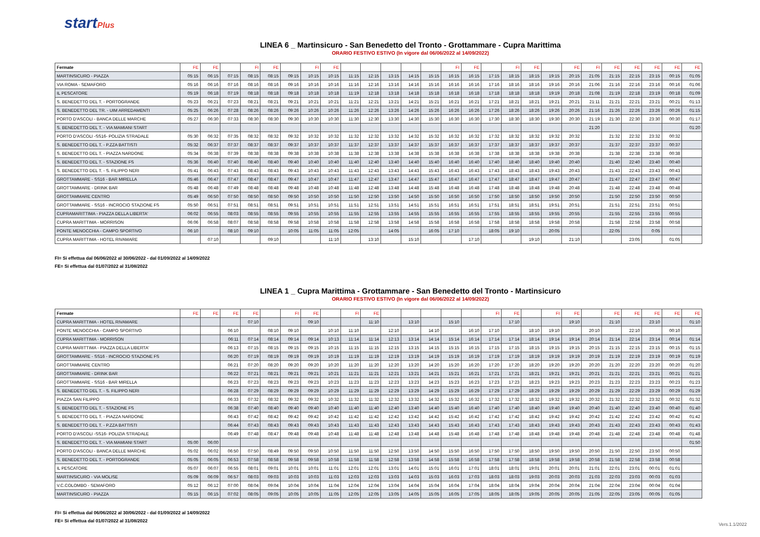startPlus
LINEA 6 _ Martinsicuro - San Benedetto del Tronto - Grottammare - Cupra Marittima
ORARIO FESTIVO ESTIVO (In vigore dal 06/06/2022 al 14/09/2022)
| Fermate | FE | FE | | FI | FE | | FI | FE | | | | | | FI | FE | | FI | FE | | FE | FI | FE | FE | FE | FE | FE |
| --- | --- | --- | --- | --- | --- | --- | --- | --- | --- | --- | --- | --- | --- | --- | --- | --- | --- | --- | --- | --- | --- | --- | --- | --- | --- | --- |
| MARTINSICURO - PIAZZA | 05:15 | 06:15 | 07:15 | 08:15 | 08:15 | 09:15 | 10:15 | 10:15 | 11:15 | 12:15 | 13:15 | 14:15 | 15:15 | 16:15 | 16:15 | 17:15 | 18:15 | 18:15 | 19:15 | 20:15 | 21:05 | 21:15 | 22:15 | 23:15 | 00:15 | 01:05 |
| VIA ROMA - SEMAFORO | 05:16 | 06:16 | 07:16 | 08:16 | 08:16 | 09:16 | 10:16 | 10:16 | 11:16 | 12:16 | 13:16 | 14:16 | 15:16 | 16:16 | 16:16 | 17:16 | 18:16 | 18:16 | 19:16 | 20:16 | 21:06 | 21:16 | 22:16 | 23:16 | 00:16 | 01:06 |
| IL PESCATORE | 05:19 | 06:18 | 07:19 | 08:18 | 08:18 | 09:18 | 10:18 | 10:18 | 11:19 | 12:18 | 13:18 | 14:18 | 15:18 | 16:18 | 16:18 | 17:18 | 18:18 | 18:18 | 19:19 | 20:18 | 21:08 | 21:19 | 22:18 | 23:19 | 00:18 | 01:09 |
| S. BENEDETTO DEL T. - PORTOGRANDE | 05:23 | 06:21 | 07:23 | 08:21 | 08:21 | 09:21 | 10:21 | 10:21 | 11:21 | 12:21 | 13:21 | 14:21 | 15:21 | 16:21 | 16:21 | 17:21 | 18:21 | 18:21 | 19:21 | 20:21 | 21:11 | 21:21 | 22:21 | 23:21 | 00:21 | 01:13 |
| S. BENEDETTO DEL TR. - UIM ARREDAMENTI | 05:25 | 06:26 | 07:28 | 08:26 | 08:26 | 09:26 | 10:26 | 10:26 | 11:26 | 12:26 | 13:26 | 14:26 | 15:26 | 16:26 | 16:26 | 17:26 | 18:26 | 18:26 | 19:26 | 20:26 | 21:16 | 21:26 | 22:26 | 23:26 | 00:26 | 01:15 |
| PORTO D'ASCOLI - BANCA DELLE MARCHE | 05:27 | 06:30 | 07:33 | 08:30 | 08:30 | 09:30 | 10:30 | 10:30 | 11:30 | 12:30 | 13:30 | 14:30 | 15:30 | 16:30 | 16:30 | 17:30 | 18:30 | 18:30 | 19:30 | 20:30 | 21:19 | 21:30 | 22:30 | 23:30 | 00:30 | 01:17 |
| S. BENEDETTO DEL T. - VIA MAMIANI START | | | | | | | | | | | | | | | | | | | | | 21:20 | | | | | 01:20 |
| PORTO D'ASCOLI -SS16- POLIZIA STRADALE | 05:30 | 06:32 | 07:35 | 08:32 | 08:32 | 09:32 | 10:32 | 10:32 | 11:32 | 12:32 | 13:32 | 14:32 | 15:32 | 16:32 | 16:32 | 17:32 | 18:32 | 18:32 | 19:32 | 20:32 | | 21:32 | 22:32 | 23:32 | 00:32 | |
| S. BENEDETTO DEL T. - P.ZZA BATTISTI | 05:32 | 06:37 | 07:37 | 08:37 | 08:37 | 09:37 | 10:37 | 10:37 | 11:37 | 12:37 | 13:37 | 14:37 | 15:37 | 16:37 | 16:37 | 17:37 | 18:37 | 18:37 | 19:37 | 20:37 | | 21:37 | 22:37 | 23:37 | 00:37 | |
| S. BENEDETTO DEL T. - PIAZZA NARDONE | 05:34 | 06:38 | 07:39 | 08:38 | 08:38 | 09:38 | 10:38 | 10:38 | 11:38 | 12:38 | 13:38 | 14:38 | 15:38 | 16:38 | 16:38 | 17:38 | 18:38 | 18:38 | 19:38 | 20:38 | | 21:38 | 22:38 | 23:38 | 00:38 | |
| S. BENEDETTO DEL T. - STAZIONE FS | 05:36 | 06:40 | 07:40 | 08:40 | 08:40 | 09:40 | 10:40 | 10:40 | 11:40 | 12:40 | 13:40 | 14:40 | 15:40 | 16:40 | 16:40 | 17:40 | 18:40 | 18:40 | 19:40 | 20:40 | | 21:40 | 22:40 | 23:40 | 00:40 | |
| S. BENEDETTO DEL T. - S. FILIPPO NERI | 05:41 | 06:43 | 07:43 | 08:43 | 08:43 | 09:43 | 10:43 | 10:43 | 11:43 | 12:43 | 13:43 | 14:43 | 15:43 | 16:43 | 16:43 | 17:43 | 18:43 | 18:43 | 19:43 | 20:43 | | 21:43 | 22:43 | 23:43 | 00:43 | |
| GROTTAMMARE - SS16 - BAR MIRELLA | 05:46 | 06:47 | 07:47 | 08:47 | 08:47 | 09:47 | 10:47 | 10:47 | 11:47 | 12:47 | 13:47 | 14:47 | 15:47 | 16:47 | 16:47 | 17:47 | 18:47 | 18:47 | 19:47 | 20:47 | | 21:47 | 22:47 | 23:47 | 00:47 | |
| GROTTAMMARE - DRINK BAR | 05:48 | 06:48 | 07:49 | 08:48 | 08:48 | 09:48 | 10:48 | 10:48 | 11:48 | 12:48 | 13:48 | 14:48 | 15:48 | 16:48 | 16:48 | 17:48 | 18:48 | 18:48 | 19:48 | 20:48 | | 21:48 | 22:48 | 23:48 | 00:48 | |
| GROTTAMMARE CENTRO | 05:49 | 06:50 | 07:50 | 08:50 | 08:50 | 09:50 | 10:50 | 10:50 | 11:50 | 12:50 | 13:50 | 14:50 | 15:50 | 16:50 | 16:50 | 17:50 | 18:50 | 18:50 | 19:50 | 20:50 | | 21:50 | 22:50 | 23:50 | 00:50 | |
| GROTTAMMARE - SS16 - INCROCIO STAZIONE FS | 05:50 | 06:51 | 07:51 | 08:51 | 08:51 | 09:51 | 10:51 | 10:51 | 11:51 | 12:51 | 13:51 | 14:51 | 15:51 | 16:51 | 16:51 | 17:51 | 18:51 | 18:51 | 19:51 | 20:51 | | 21:51 | 22:51 | 23:51 | 00:51 | |
| CUPRAMARITTIMA - PIAZZA DELLA LIBERTA' | 06:02 | 06:55 | 08:03 | 08:55 | 08:55 | 09:55 | 10:55 | 10:55 | 11:55 | 12:55 | 13:55 | 14:55 | 15:55 | 16:55 | 16:55 | 17:55 | 18:55 | 18:55 | 19:55 | 20:55 | | 21:55 | 22:55 | 23:55 | 00:55 | |
| CUPRA MARITTIMA - MORRISON | 06:06 | 06:58 | 08:07 | 08:58 | 08:58 | 09:58 | 10:58 | 10:58 | 11:58 | 12:58 | 13:58 | 14:58 | 15:58 | 16:58 | 16:58 | 17:58 | 18:58 | 18:58 | 19:58 | 20:58 | | 21:58 | 22:58 | 23:58 | 00:58 | |
| PONTE MENOCCHIA - CAMPO SPORTIVO | 06:10 | | 08:10 | 09:10 | | 10:05 | 11:05 | 11:05 | 12:05 | | 14:05 | | 16:05 | 17:10 | | 18:05 | 19:10 | | 20:05 | | | 22:05 | | 0:05 | | |
| CUPRA MARITTIMA - HOTEL RIVAMARE | | 07:10 | | | 09:10 | | | 11:10 | | 13:10 | | 15:10 | | | 17:10 | | | 19:10 | | 21:10 | | | 23:05 | | 01:05 | |
FI= Si effettua dal 06/06/2022 al 30/06/2022 - dal 01/09/2022 al 14/09/2022
FE= Si effettua dal 01/07/2022 al 31/08/2022
LINEA 1 _ Cupra Marittima - Grottammare - San Benedetto del Tronto - Martinsicuro
ORARIO FESTIVO ESTIVO (In vigore dal 06/06/2022 al 14/09/2022)
| Fermate | FE | FE | FE | FE | | FI | FE | | FI | FE | | | | | | FI | FE | | FI | FE | | FE | FE | FE | FE | FE |
| --- | --- | --- | --- | --- | --- | --- | --- | --- | --- | --- | --- | --- | --- | --- | --- | --- | --- | --- | --- | --- | --- | --- | --- | --- | --- | --- |
| CUPRA MARITTIMA - HOTEL RIVAMARE | | | | 07:10 | | | 09:10 | | | 11:10 | | 13:10 | | 15:10 | | | 17:10 | | | 19:10 | | 21:10 | | 23:10 | | 01:10 |
| PONTE MENOCCHIA - CAMPO SPORTIVO | | | 06:10 | | 08:10 | 09:10 | | 10:10 | 11:10 | | 12:10 | | 14:10 | | 16:10 | 17:10 | | 18:10 | 19:10 | | 20:10 | | 22:10 | | 00:10 | |
| CUPRA MARITTIMA - MORRISON | | | 06:11 | 07:14 | 08:14 | 09:14 | 09:14 | 10:13 | 11:14 | 11:14 | 12:13 | 13:14 | 14:14 | 15:14 | 16:14 | 17:14 | 17:14 | 18:14 | 19:14 | 19:14 | 20:14 | 21:14 | 22:14 | 23:14 | 00:14 | 01:14 |
| CUPRA MARITTIMA - PIAZZA DELLA LIBERTA' | | | 06:13 | 07:15 | 08:15 | 09:15 | 09:15 | 10:15 | 11:15 | 11:15 | 12:15 | 13:15 | 14:15 | 15:15 | 16:15 | 17:15 | 17:15 | 18:15 | 19:15 | 19:15 | 20:15 | 21:15 | 22:15 | 23:15 | 00:15 | 01:15 |
| GROTTAMMARE - SS16 - INCROCIO STAZIONE FS | | | 06:20 | 07:19 | 08:19 | 09:19 | 09:19 | 10:19 | 11:19 | 11:19 | 12:19 | 13:19 | 14:19 | 15:19 | 16:19 | 17:19 | 17:19 | 18:19 | 19:19 | 19:19 | 20:19 | 21:19 | 22:19 | 23:19 | 00:19 | 01:19 |
| GROTTAMMARE CENTRO | | | 06:21 | 07:20 | 08:20 | 09:20 | 09:20 | 10:20 | 11:20 | 11:20 | 12:20 | 13:20 | 14:20 | 15:20 | 16:20 | 17:20 | 17:20 | 18:20 | 19:20 | 19:20 | 20:20 | 21:20 | 22:20 | 23:20 | 00:20 | 01:20 |
| GROTTAMMARE - DRINK BAR | | | 06:22 | 07:21 | 08:21 | 09:21 | 09:21 | 10:21 | 11:21 | 11:21 | 12:21 | 13:21 | 14:21 | 15:21 | 16:21 | 17:21 | 17:21 | 18:21 | 19:21 | 19:21 | 20:21 | 21:21 | 22:21 | 23:21 | 00:21 | 01:21 |
| GROTTAMMARE - SS16 - BAR MIRELLA | | | 06:23 | 07:23 | 08:23 | 09:23 | 09:23 | 10:23 | 11:23 | 11:23 | 12:23 | 13:23 | 14:23 | 15:23 | 16:23 | 17:23 | 17:23 | 18:23 | 19:23 | 19:23 | 20:23 | 21:23 | 22:23 | 23:23 | 00:23 | 01:23 |
| S. BENEDETTO DEL T. - S. FILIPPO NERI | | | 06:28 | 07:29 | 08:29 | 09:29 | 09:29 | 10:29 | 11:29 | 11:29 | 12:29 | 13:29 | 14:29 | 15:29 | 16:29 | 17:29 | 17:29 | 18:29 | 19:29 | 19:29 | 20:29 | 21:29 | 22:29 | 23:29 | 00:29 | 01:29 |
| PIAZZA SAN FILIPPO | | | 06:33 | 07:32 | 08:32 | 09:32 | 09:32 | 10:32 | 11:32 | 11:32 | 12:32 | 13:32 | 14:32 | 15:32 | 16:32 | 17:32 | 17:32 | 18:32 | 19:32 | 19:32 | 20:32 | 21:32 | 22:32 | 23:32 | 00:32 | 01:32 |
| S. BENEDETTO DEL T. - STAZIONE FS | | | 06:38 | 07:40 | 08:40 | 09:40 | 09:40 | 10:40 | 11:40 | 11:40 | 12:40 | 13:40 | 14:40 | 15:40 | 16:40 | 17:40 | 17:40 | 18:40 | 19:40 | 19:40 | 20:40 | 21:40 | 22:40 | 23:40 | 00:40 | 01:40 |
| S. BENEDETTO DEL T. - PIAZZA NARDONE | | | 06:43 | 07:42 | 08:42 | 09:42 | 09:42 | 10:42 | 11:42 | 11:42 | 12:42 | 13:42 | 14:42 | 15:42 | 16:42 | 17:42 | 17:42 | 18:42 | 19:42 | 19:42 | 20:42 | 21:42 | 22:42 | 23:42 | 00:42 | 01:42 |
| S. BENEDETTO DEL T. - P.ZZA BATTISTI | | | 06:44 | 07:43 | 08:43 | 09:43 | 09:43 | 10:43 | 11:43 | 11:43 | 12:43 | 13:43 | 14:43 | 15:43 | 16:43 | 17:43 | 17:43 | 18:43 | 19:43 | 19:43 | 20:43 | 21:43 | 22:43 | 23:43 | 00:43 | 01:43 |
| PORTO D'ASCOLI -SS16- POLIZIA STRADALE | | | 06:49 | 07:48 | 08:47 | 09:48 | 09:48 | 10:48 | 11:48 | 11:48 | 12:48 | 13:48 | 14:48 | 15:48 | 16:48 | 17:48 | 17:48 | 18:48 | 19:48 | 19:48 | 20:48 | 21:48 | 22:48 | 23:48 | 00:48 | 01:48 |
| S. BENEDETTO DEL T. - VIA MAMIANI START | 05:00 | 06:00 | | | | | | | | | | | | | | | | | | | | | | | | 01:50 |
| PORTO D'ASCOLI - BANCA DELLE MARCHE | 05:02 | 06:02 | 06:50 | 07:50 | 08:49 | 09:50 | 09:50 | 10:50 | 11:50 | 11:50 | 12:50 | 13:50 | 14:50 | 15:50 | 16:50 | 17:50 | 17:50 | 18:50 | 19:50 | 19:50 | 20:50 | 21:50 | 22:50 | 23:50 | 00:50 | |
| S. BENEDETTO DEL T. - PORTOGRANDE | 05:05 | 06:05 | 06:53 | 07:58 | 08:58 | 09:58 | 09:58 | 10:58 | 11:58 | 11:58 | 12:58 | 13:58 | 14:58 | 15:58 | 16:58 | 17:58 | 17:58 | 18:58 | 19:58 | 19:58 | 20:58 | 21:58 | 22:58 | 23:58 | 00:58 | |
| IL PESCATORE | 05:07 | 06:07 | 06:55 | 08:01 | 09:01 | 10:01 | 10:01 | 11:01 | 12:01 | 12:01 | 13:01 | 14:01 | 15:01 | 16:01 | 17:01 | 18:01 | 18:01 | 19:01 | 20:01 | 20:01 | 21:01 | 22:01 | 23:01 | 00:01 | 01:01 | |
| MARTINSICURO - VIA MOLISE | 05:09 | 06:09 | 06:57 | 08:03 | 09:03 | 10:03 | 10:03 | 11:03 | 12:03 | 12:03 | 13:03 | 14:03 | 15:03 | 16:03 | 17:03 | 18:03 | 18:03 | 19:03 | 20:03 | 20:03 | 21:03 | 22:03 | 23:03 | 00:03 | 01:03 | |
| V.C.COLOMBO - SEMAFORO | 05:12 | 06:12 | 07:00 | 08:04 | 09:04 | 10:04 | 10:04 | 11:04 | 12:04 | 12:04 | 13:04 | 14:04 | 15:04 | 16:04 | 17:04 | 18:04 | 18:04 | 19:04 | 20:04 | 20:04 | 21:04 | 22:04 | 23:04 | 00:04 | 01:04 | |
| MARTINSICURO - PIAZZA | 05:15 | 06:15 | 07:02 | 08:05 | 09:05 | 10:05 | 10:05 | 11:05 | 12:05 | 12:05 | 13:05 | 14:05 | 15:05 | 16:05 | 17:05 | 18:05 | 18:05 | 19:05 | 20:05 | 20:05 | 21:05 | 22:05 | 23:05 | 00:05 | 01:05 | |
FI= Si effettua dal 06/06/2022 al 30/06/2022 - dal 01/09/2022 al 14/09/2022
FE= Si effettua dal 01/07/2022 al 31/08/2022
Vers.1.1/2022